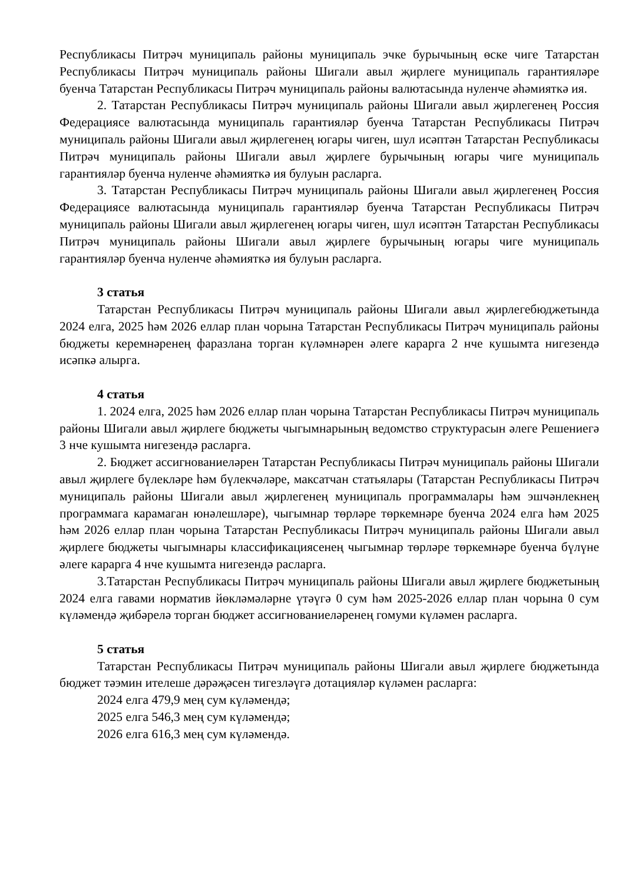Республикасы Питрәч муниципаль районы муниципаль эчке бурычының өске чиге Татарстан Республикасы Питрәч муниципаль районы Шигали авыл җирлеге муниципаль гарантияләре буенча Татарстан Республикасы Питрәч муниципаль районы валютасында нуленче әһәмияткә ия.
2. Татарстан Республикасы Питрәч муниципаль районы Шигали авыл җирлегенең Россия Федерациясе валютасында муниципаль гарантияләр буенча Татарстан Республикасы Питрәч муниципаль районы Шигали авыл җирлегенең югары чиген, шул исәптән Татарстан Республикасы Питрәч муниципаль районы Шигали авыл җирлеге бурычының югары чиге муниципаль гарантияләр буенча нуленче әһәмияткә ия булуын расларга.
3. Татарстан Республикасы Питрәч муниципаль районы Шигали авыл җирлегенең Россия Федерациясе валютасында муниципаль гарантияләр буенча Татарстан Республикасы Питрәч муниципаль районы Шигали авыл җирлегенең югары чиген, шул исәптән Татарстан Республикасы Питрәч муниципаль районы Шигали авыл җирлеге бурычының югары чиге муниципаль гарантияләр буенча нуленче әһәмияткә ия булуын расларга.
3 статья
Татарстан Республикасы Питрәч муниципаль районы Шигали авыл җирлегебюджетында 2024 елга, 2025 һәм 2026 еллар план чорына Татарстан Республикасы Питрәч муниципаль районы бюджеты керемнәренең фаразлана торган күләмнәрен әлеге карарга 2 нче кушымта нигезендә исәпкә алырга.
4 статья
1. 2024 елга, 2025 һәм 2026 еллар план чорына Татарстан Республикасы Питрәч муниципаль районы Шигали авыл җирлеге бюджеты чыгымнарының ведомство структурасын әлеге Решениегә 3 нче кушымта нигезендә расларга.
2. Бюджет ассигнованиеләрен Татарстан Республикасы Питрәч муниципаль районы Шигали авыл җирлеге бүлекләре һәм бүлекчәләре, максатчан статьялары (Татарстан Республикасы Питрәч муниципаль районы Шигали авыл җирлегенең муниципаль программалары һәм эшчәнлекнең программага карамаган юнәлешләре), чыгымнар төрләре төркемнәре буенча 2024 елга һәм 2025 һәм 2026 еллар план чорына Татарстан Республикасы Питрәч муниципаль районы Шигали авыл җирлеге бюджеты чыгымнары классификациясенең чыгымнар төрләре төркемнәре буенча бүлүне әлеге карарга 4 нче кушымта нигезендә расларга.
3.Татарстан Республикасы Питрәч муниципаль районы Шигали авыл җирлеге бюджетының 2024 елга гавами норматив йөкләмәләрне үтәүгә 0 сум һәм 2025-2026 еллар план чорына 0 сум күләмендә җибәрелә торган бюджет ассигнованиеләренең гомуми күләмен расларга.
5 статья
Татарстан Республикасы Питрәч муниципаль районы Шигали авыл җирлеге бюджетында бюджет тәэмин ителеше дәрәҗәсен тигезләүгә дотацияләр күләмен расларга:
2024 елга 479,9 мең сум күләмендә;
2025 елга 546,3 мең сум күләмендә;
2026 елга 616,3 мең сум күләмендә.